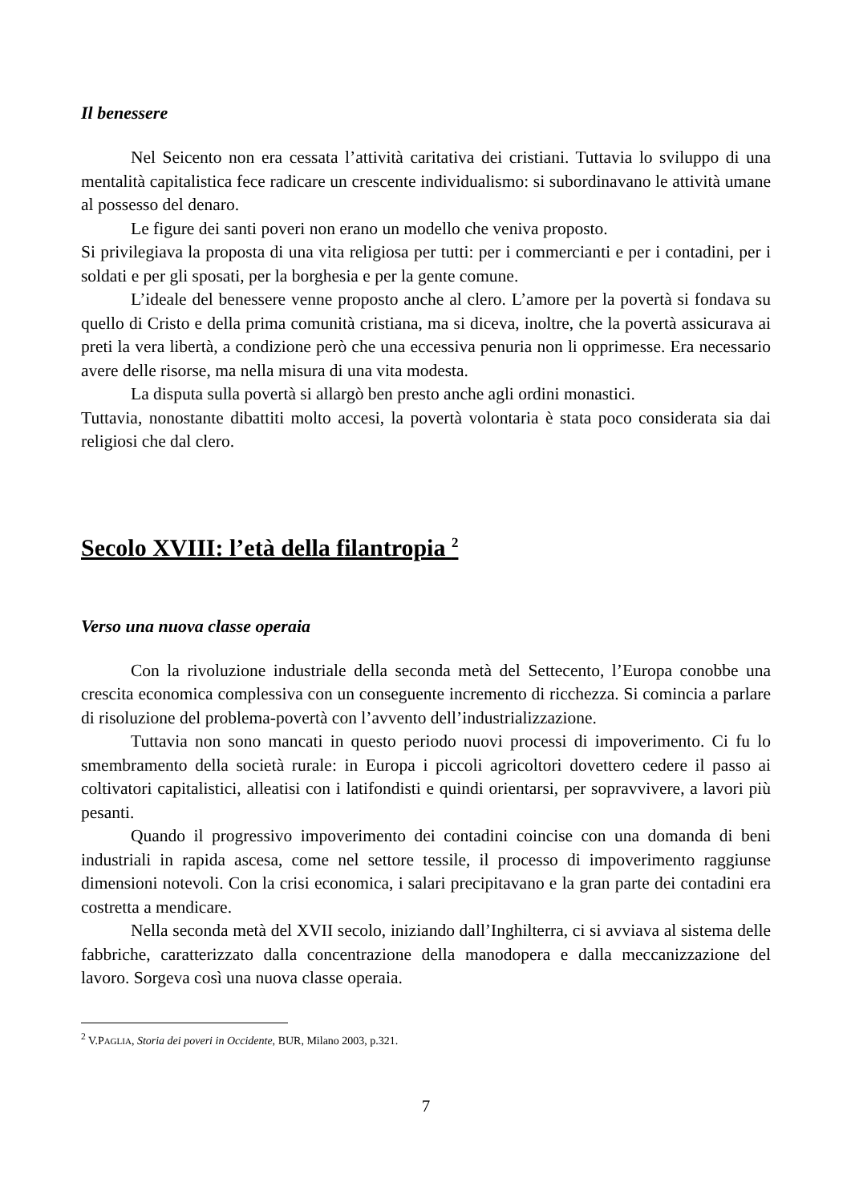Il benessere
Nel Seicento non era cessata l’attività caritativa dei cristiani. Tuttavia lo sviluppo di una mentalità capitalistica fece radicare un crescente individualismo: si subordinavano le attività umane al possesso del denaro.
Le figure dei santi poveri non erano un modello che veniva proposto.
Si privilegiava la proposta di una vita religiosa per tutti: per i commercianti e per i contadini, per i soldati e per gli sposati, per la borghesia e per la gente comune.
L’ideale del benessere venne proposto anche al clero. L’amore per la povertà si fondava su quello di Cristo e della prima comunità cristiana, ma si diceva, inoltre, che la povertà assicurava ai preti la vera libertà, a condizione però che una eccessiva penuria non li opprimesse. Era necessario avere delle risorse, ma nella misura di una vita modesta.
La disputa sulla povertà si allargò ben presto anche agli ordini monastici.
Tuttavia, nonostante dibattiti molto accesi, la povertà volontaria è stata poco considerata sia dai religiosi che dal clero.
Secolo XVIII: l’età della filantropia <sup>2</sup>
Verso una nuova classe operaia
Con la rivoluzione industriale della seconda metà del Settecento, l’Europa conobbe una crescita economica complessiva con un conseguente incremento di ricchezza. Si comincia a parlare di risoluzione del problema-povertà con l’avvento dell’industrializzazione.
Tuttavia non sono mancati in questo periodo nuovi processi di impoverimento. Ci fu lo smembramento della società rurale: in Europa i piccoli agricoltori dovettero cedere il passo ai coltivatori capitalistici, alleatisi con i latifondisti e quindi orientarsi, per sopravvivere, a lavori più pesanti.
Quando il progressivo impoverimento dei contadini coincise con una domanda di beni industriali in rapida ascesa, come nel settore tessile, il processo di impoverimento raggiunse dimensioni notevoli. Con la crisi economica, i salari precipitavano e la gran parte dei contadini era costretta a mendicare.
Nella seconda metà del XVII secolo, iniziando dall’Inghilterra, ci si avviava al sistema delle fabbriche, caratterizzato dalla concentrazione della manodopera e dalla meccanizzazione del lavoro. Sorgeva così una nuova classe operaia.
<sup>2</sup> V.PAGLIA, Storia dei poveri in Occidente, BUR, Milano 2003, p.321.
7